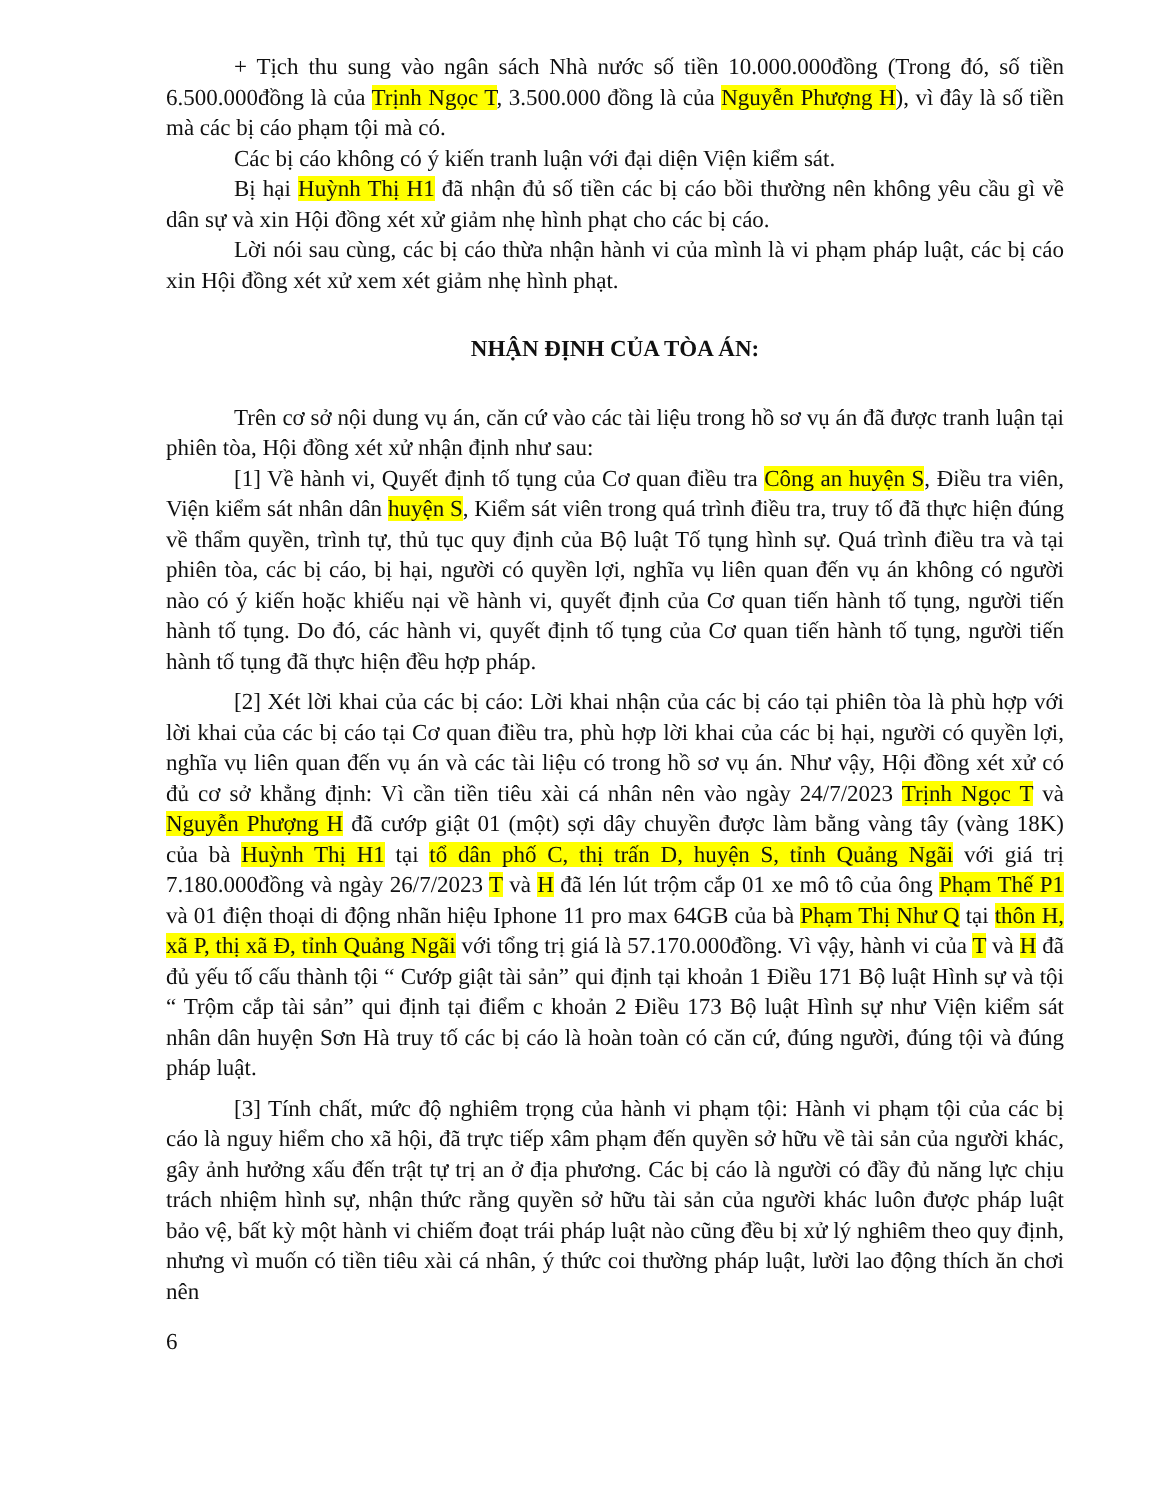+ Tịch thu sung vào ngân sách Nhà nước số tiền 10.000.000đồng (Trong đó, số tiền 6.500.000đồng là của Trịnh Ngọc T, 3.500.000 đồng là của Nguyễn Phượng H), vì đây là số tiền mà các bị cáo phạm tội mà có.
Các bị cáo không có ý kiến tranh luận với đại diện Viện kiểm sát.
Bị hại Huỳnh Thị H1 đã nhận đủ số tiền các bị cáo bồi thường nên không yêu cầu gì về dân sự và xin Hội đồng xét xử giảm nhẹ hình phạt cho các bị cáo.
Lời nói sau cùng, các bị cáo thừa nhận hành vi của mình là vi phạm pháp luật, các bị cáo xin Hội đồng xét xử xem xét giảm nhẹ hình phạt.
NHẬN ĐỊNH CỦA TÒA ÁN:
Trên cơ sở nội dung vụ án, căn cứ vào các tài liệu trong hồ sơ vụ án đã được tranh luận tại phiên tòa, Hội đồng xét xử nhận định như sau:
[1] Về hành vi, Quyết định tố tụng của Cơ quan điều tra Công an huyện S, Điều tra viên, Viện kiểm sát nhân dân huyện S, Kiểm sát viên trong quá trình điều tra, truy tố đã thực hiện đúng về thẩm quyền, trình tự, thủ tục quy định của Bộ luật Tố tụng hình sự. Quá trình điều tra và tại phiên tòa, các bị cáo, bị hại, người có quyền lợi, nghĩa vụ liên quan đến vụ án không có người nào có ý kiến hoặc khiếu nại về hành vi, quyết định của Cơ quan tiến hành tố tụng, người tiến hành tố tụng. Do đó, các hành vi, quyết định tố tụng của Cơ quan tiến hành tố tụng, người tiến hành tố tụng đã thực hiện đều hợp pháp.
[2] Xét lời khai của các bị cáo: Lời khai nhận của các bị cáo tại phiên tòa là phù hợp với lời khai của các bị cáo tại Cơ quan điều tra, phù hợp lời khai của các bị hại, người có quyền lợi, nghĩa vụ liên quan đến vụ án và các tài liệu có trong hồ sơ vụ án. Như vậy, Hội đồng xét xử có đủ cơ sở khẳng định: Vì cần tiền tiêu xài cá nhân nên vào ngày 24/7/2023 Trịnh Ngọc T và Nguyễn Phượng H đã cướp giật 01 (một) sợi dây chuyền được làm bằng vàng tây (vàng 18K) của bà Huỳnh Thị H1 tại tổ dân phố C, thị trấn D, huyện S, tỉnh Quảng Ngãi với giá trị 7.180.000đồng và ngày 26/7/2023 T và H đã lén lút trộm cắp 01 xe mô tô của ông Phạm Thế P1 và 01 điện thoại di động nhãn hiệu Iphone 11 pro max 64GB của bà Phạm Thị Như Q tại thôn H, xã P, thị xã Đ, tỉnh Quảng Ngãi với tổng trị giá là 57.170.000đồng. Vì vậy, hành vi của T và H đã đủ yếu tố cấu thành tội “ Cướp giật tài sản” qui định tại khoản 1 Điều 171 Bộ luật Hình sự và tội “ Trộm cắp tài sản” qui định tại điểm c khoản 2 Điều 173 Bộ luật Hình sự như Viện kiểm sát nhân dân huyện Sơn Hà truy tố các bị cáo là hoàn toàn có căn cứ, đúng người, đúng tội và đúng pháp luật.
[3] Tính chất, mức độ nghiêm trọng của hành vi phạm tội: Hành vi phạm tội của các bị cáo là nguy hiểm cho xã hội, đã trực tiếp xâm phạm đến quyền sở hữu về tài sản của người khác, gây ảnh hưởng xấu đến trật tự trị an ở địa phương. Các bị cáo là người có đầy đủ năng lực chịu trách nhiệm hình sự, nhận thức rằng quyền sở hữu tài sản của người khác luôn được pháp luật bảo vệ, bất kỳ một hành vi chiếm đoạt trái pháp luật nào cũng đều bị xử lý nghiêm theo quy định, nhưng vì muốn có tiền tiêu xài cá nhân, ý thức coi thường pháp luật, lười lao động thích ăn chơi nên
6